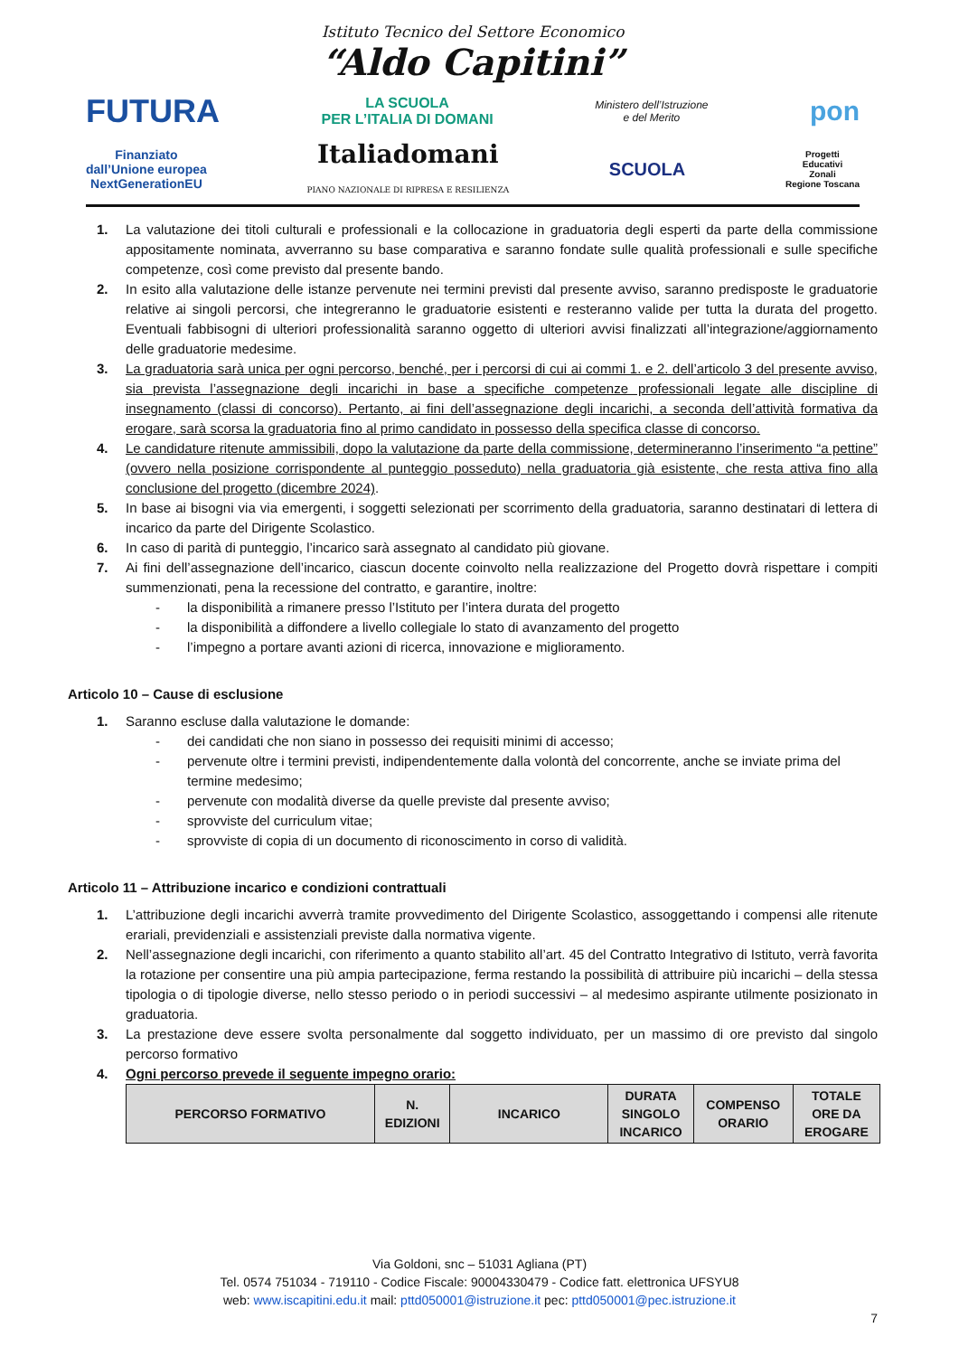Istituto Tecnico del Settore Economico
“Aldo Capitini”
FUTURA LA SCUOLA
PER L’ITALIA DI DOMANI Ministero dell’Istruzione
e del Merito pon
Finanziato
dall’Unione europea
NextGenerationEU Italiadomani
PIANO NAZIONALE DI RIPRESA E RESILIENZA SCUOLA Progetti
Educativi
Zonali
Regione Toscana
1. La valutazione dei titoli culturali e professionali e la collocazione in graduatoria degli esperti da parte della commissione appositamente nominata, avverranno su base comparativa e saranno fondate sulle qualità professionali e sulle specifiche competenze, così come previsto dal presente bando.
2. In esito alla valutazione delle istanze pervenute nei termini previsti dal presente avviso, saranno predisposte le graduatorie relative ai singoli percorsi, che integreranno le graduatorie esistenti e resteranno valide per tutta la durata del progetto. Eventuali fabbisogni di ulteriori professionalità saranno oggetto di ulteriori avvisi finalizzati all’integrazione/aggiornamento delle graduatorie medesime.
3. La graduatoria sarà unica per ogni percorso, benché, per i percorsi di cui ai commi 1. e 2. dell’articolo 3 del presente avviso, sia prevista l’assegnazione degli incarichi in base a specifiche competenze professionali legate alle discipline di insegnamento (classi di concorso). Pertanto, ai fini dell’assegnazione degli incarichi, a seconda dell’attività formativa da erogare, sarà scorsa la graduatoria fino al primo candidato in possesso della specifica classe di concorso.
4. Le candidature ritenute ammissibili, dopo la valutazione da parte della commissione, determineranno l’inserimento “a pettine” (ovvero nella posizione corrispondente al punteggio posseduto) nella graduatoria già esistente, che resta attiva fino alla conclusione del progetto (dicembre 2024).
5. In base ai bisogni via via emergenti, i soggetti selezionati per scorrimento della graduatoria, saranno destinatari di lettera di incarico da parte del Dirigente Scolastico.
6. In caso di parità di punteggio, l’incarico sarà assegnato al candidato più giovane.
7. Ai fini dell’assegnazione dell’incarico, ciascun docente coinvolto nella realizzazione del Progetto dovrà rispettare i compiti summenzionati, pena la recessione del contratto, e garantire, inoltre:
- la disponibilità a rimanere presso l’Istituto per l’intera durata del progetto
- la disponibilità a diffondere a livello collegiale lo stato di avanzamento del progetto
- l’impegno a portare avanti azioni di ricerca, innovazione e miglioramento.
Articolo 10 – Cause di esclusione
1. Saranno escluse dalla valutazione le domande:
- dei candidati che non siano in possesso dei requisiti minimi di accesso;
- pervenute oltre i termini previsti, indipendentemente dalla volontà del concorrente, anche se inviate prima del termine medesimo;
- pervenute con modalità diverse da quelle previste dal presente avviso;
- sprovviste del curriculum vitae;
- sprovviste di copia di un documento di riconoscimento in corso di validità.
Articolo 11 – Attribuzione incarico e condizioni contrattuali
1. L’attribuzione degli incarichi avverrà tramite provvedimento del Dirigente Scolastico, assoggettando i compensi alle ritenute erariali, previdenziali e assistenziali previste dalla normativa vigente.
2. Nell’assegnazione degli incarichi, con riferimento a quanto stabilito all’art. 45 del Contratto Integrativo di Istituto, verrà favorita la rotazione per consentire una più ampia partecipazione, ferma restando la possibilità di attribuire più incarichi – della stessa tipologia o di tipologie diverse, nello stesso periodo o in periodi successivi – al medesimo aspirante utilmente posizionato in graduatoria.
3. La prestazione deve essere svolta personalmente dal soggetto individuato, per un massimo di ore previsto dal singolo percorso formativo
4. Ogni percorso prevede il seguente impegno orario:
| PERCORSO FORMATIVO | N. EDIZIONI | INCARICO | DURATA SINGOLO INCARICO | COMPENSO ORARIO | TOTALE ORE DA EROGARE |
| --- | --- | --- | --- | --- | --- |
Via Goldoni, snc – 51031 Agliana (PT)
Tel. 0574 751034 - 719110 - Codice Fiscale: 90004330479 - Codice fatt. elettronica UFSYU8
web: www.iscapitini.edu.it mail: pttd050001@istruzione.it pec: pttd050001@pec.istruzione.it
7